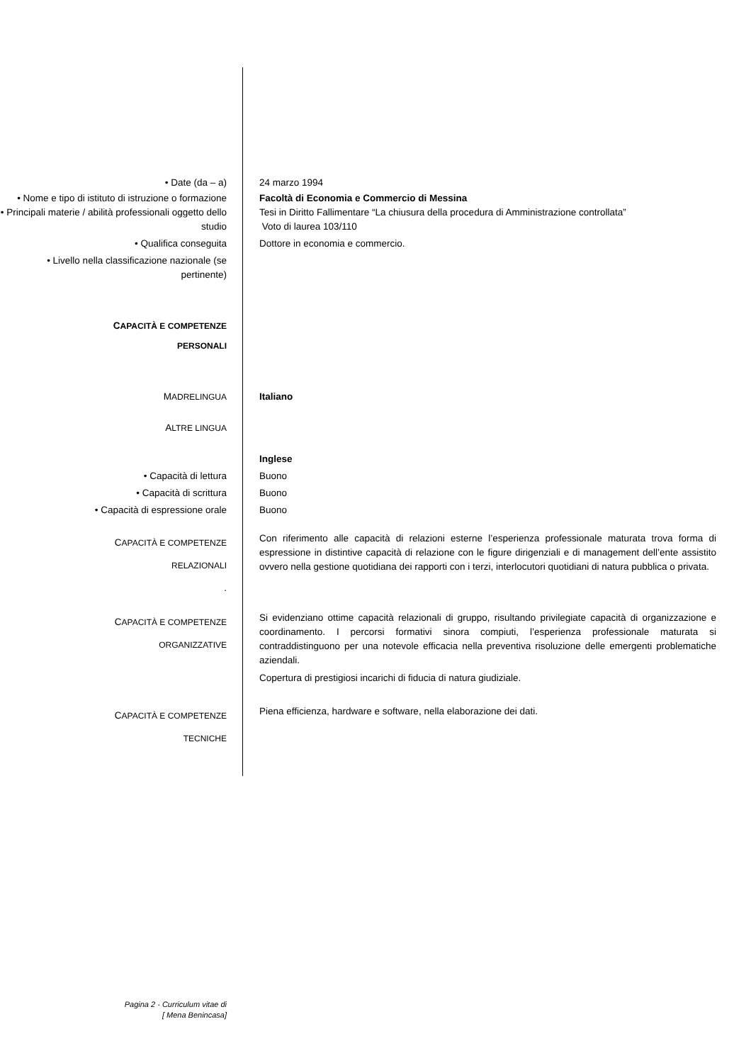• Date (da – a) 24 marzo 1994
• Nome e tipo di istituto di istruzione o formazione
Facoltà di Economia e Commercio di Messina
• Principali materie / abilità professionali oggetto dello studio
Tesi in Diritto Fallimentare “La chiusura della procedura di Amministrazione controllata”
Voto di laurea 103/110
• Qualifica conseguita Dottore in economia e commercio.
• Livello nella classificazione nazionale (se pertinente)
CAPACITÀ E COMPETENZE
PERSONALI
MADRELINGUA Italiano
ALTRE LINGUA
Inglese
• Capacità di lettura Buono
• Capacità di scrittura Buono
• Capacità di espressione orale Buono
CAPACITÀ E COMPETENZE
RELAZIONALI
.
Con riferimento alle capacità di relazioni esterne l’esperienza professionale maturata trova forma di espressione in distintive capacità di relazione con le figure dirigenziali e di management dell’ente assistito ovvero nella gestione quotidiana dei rapporti con i terzi, interlocutori quotidiani di natura pubblica o privata.
CAPACITÀ E COMPETENZE
ORGANIZZATIVE
Si evidenziano ottime capacità relazionali di gruppo, risultando privilegiate capacità di organizzazione e coordinamento. I percorsi formativi sinora compiuti, l’esperienza professionale maturata si contraddistinguono per una notevole efficacia nella preventiva risoluzione delle emergenti problematiche aziendali.
Copertura di prestigiosi incarichi di fiducia di natura giudiziale.
CAPACITÀ E COMPETENZE
TECNICHE
Piena efficienza, hardware e software, nella elaborazione dei dati.
Pagina 2 - Curriculum vitae di
[ Mena Benincasa]